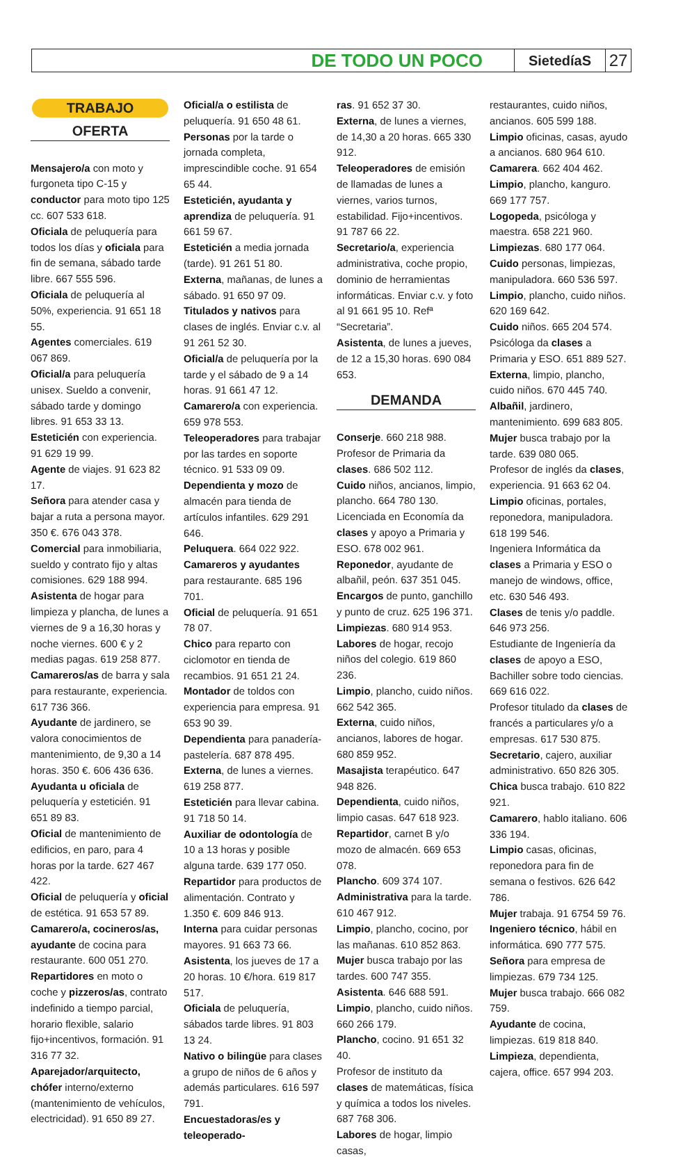DE TODO UN POCO
SietedíaS
27
TRABAJO
OFERTA
Mensajero/a con moto y furgoneta tipo C-15 y conductor para moto tipo 125 cc. 607 533 618.
Oficiala de peluquería para todos los días y oficiala para fin de semana, sábado tarde libre. 667 555 596.
Oficiala de peluquería al 50%, experiencia. 91 651 18 55.
Agentes comerciales. 619 067 869.
Oficial/a para peluquería unisex. Sueldo a convenir, sábado tarde y domingo libres. 91 653 33 13.
Esteticién con experiencia. 91 629 19 99.
Agente de viajes. 91 623 82 17.
Señora para atender casa y bajar a ruta a persona mayor. 350 €. 676 043 378.
Comercial para inmobiliaria, sueldo y contrato fijo y altas comisiones. 629 188 994.
Asistenta de hogar para limpieza y plancha, de lunes a viernes de 9 a 16,30 horas y noche viernes. 600 € y 2 medias pagas. 619 258 877.
Camareros/as de barra y sala para restaurante, experiencia. 617 736 366.
Ayudante de jardinero, se valora conocimientos de mantenimiento, de 9,30 a 14 horas. 350 €. 606 436 636.
Ayudanta u oficiala de peluquería y esteticién. 91 651 89 83.
Oficial de mantenimiento de edificios, en paro, para 4 horas por la tarde. 627 467 422.
Oficial de peluquería y oficial de estética. 91 653 57 89.
Camarero/a, cocineros/as, ayudante de cocina para restaurante. 600 051 270.
Repartidores en moto o coche y pizzeros/as, contrato indefinido a tiempo parcial, horario flexible, salario fijo+incentivos, formación. 91 316 77 32.
Aparejador/arquitecto, chófer interno/externo (mantenimiento de vehículos, electricidad). 91 650 89 27.
Oficial/a o estilista de peluquería. 91 650 48 61.
Personas por la tarde o jornada completa, imprescindible coche. 91 654 65 44.
Esteticién, ayudanta y aprendiza de peluquería. 91 661 59 67.
Esteticién a media jornada (tarde). 91 261 51 80.
Externa, mañanas, de lunes a sábado. 91 650 97 09.
Titulados y nativos para clases de inglés. Enviar c.v. al 91 261 52 30.
Oficial/a de peluquería por la tarde y el sábado de 9 a 14 horas. 91 661 47 12.
Camarero/a con experiencia. 659 978 553.
Teleoperadores para trabajar por las tardes en soporte técnico. 91 533 09 09.
Dependienta y mozo de almacén para tienda de artículos infantiles. 629 291 646.
Peluquera. 664 022 922.
Camareros y ayudantes para restaurante. 685 196 701.
Oficial de peluquería. 91 651 78 07.
Chico para reparto con ciclomotor en tienda de recambios. 91 651 21 24.
Montador de toldos con experiencia para empresa. 91 653 90 39.
Dependienta para panadería-pastelería. 687 878 495.
Externa, de lunes a viernes. 619 258 877.
Esteticién para llevar cabina. 91 718 50 14.
Auxiliar de odontología de 10 a 13 horas y posible alguna tarde. 639 177 050.
Repartidor para productos de alimentación. Contrato y 1.350 €. 609 846 913.
Interna para cuidar personas mayores. 91 663 73 66.
Asistenta, los jueves de 17 a 20 horas. 10 €/hora. 619 817 517.
Oficiala de peluquería, sábados tarde libres. 91 803 13 24.
Nativo o bilingüe para clases a grupo de niños de 6 años y además particulares. 616 597 791.
Encuestadoras/es y teleoperado-
ras. 91 652 37 30.
Externa, de lunes a viernes, de 14,30 a 20 horas. 665 330 912.
Teleoperadores de emisión de llamadas de lunes a viernes, varios turnos, estabilidad. Fijo+incentivos. 91 787 66 22.
Secretario/a, experiencia administrativa, coche propio, dominio de herramientas informáticas. Enviar c.v. y foto al 91 661 95 10. Refª “Secretaria”.
Asistenta, de lunes a jueves, de 12 a 15,30 horas. 690 084 653.
DEMANDA
Conserje. 660 218 988.
Profesor de Primaria da clases. 686 502 112.
Cuido niños, ancianos, limpio, plancho. 664 780 130.
Licenciada en Economía da clases y apoyo a Primaria y ESO. 678 002 961.
Reponedor, ayudante de albañil, peón. 637 351 045.
Encargos de punto, ganchillo y punto de cruz. 625 196 371.
Limpiezas. 680 914 953.
Labores de hogar, recojo niños del colegio. 619 860 236.
Limpio, plancho, cuido niños. 662 542 365.
Externa, cuido niños, ancianos, labores de hogar. 680 859 952.
Masajista terapéutico. 647 948 826.
Dependienta, cuido niños, limpio casas. 647 618 923.
Repartidor, carnet B y/o mozo de almacén. 669 653 078.
Plancho. 609 374 107.
Administrativa para la tarde. 610 467 912.
Limpio, plancho, cocino, por las mañanas. 610 852 863.
Mujer busca trabajo por las tardes. 600 747 355.
Asistenta. 646 688 591.
Limpio, plancho, cuido niños. 660 266 179.
Plancho, cocino. 91 651 32 40.
Profesor de instituto da clases de matemáticas, física y química a todos los niveles. 687 768 306.
Labores de hogar, limpio casas,
restaurantes, cuido niños, ancianos. 605 599 188.
Limpio oficinas, casas, ayudo a ancianos. 680 964 610.
Camarera. 662 404 462.
Limpio, plancho, kanguro. 669 177 757.
Logopeda, psicóloga y maestra. 658 221 960.
Limpiezas. 680 177 064.
Cuido personas, limpiezas, manipuladora. 660 536 597.
Limpio, plancho, cuido niños. 620 169 642.
Cuido niños. 665 204 574.
Psicóloga da clases a Primaria y ESO. 651 889 527.
Externa, limpio, plancho, cuido niños. 670 445 740.
Albañil, jardinero, mantenimiento. 699 683 805.
Mujer busca trabajo por la tarde. 639 080 065.
Profesor de inglés da clases, experiencia. 91 663 62 04.
Limpio oficinas, portales, reponedora, manipuladora. 618 199 546.
Ingeniera Informática da clases a Primaria y ESO o manejo de windows, office, etc. 630 546 493.
Clases de tenis y/o paddle. 646 973 256.
Estudiante de Ingeniería da clases de apoyo a ESO, Bachiller sobre todo ciencias. 669 616 022.
Profesor titulado da clases de francés a particulares y/o a empresas. 617 530 875.
Secretario, cajero, auxiliar administrativo. 650 826 305.
Chica busca trabajo. 610 822 921.
Camarero, hablo italiano. 606 336 194.
Limpio casas, oficinas, reponedora para fin de semana o festivos. 626 642 786.
Mujer trabaja. 91 6754 59 76.
Ingeniero técnico, hábil en informática. 690 777 575.
Señora para empresa de limpiezas. 679 734 125.
Mujer busca trabajo. 666 082 759.
Ayudante de cocina, limpiezas. 619 818 840.
Limpieza, dependienta, cajera, office. 657 994 203.